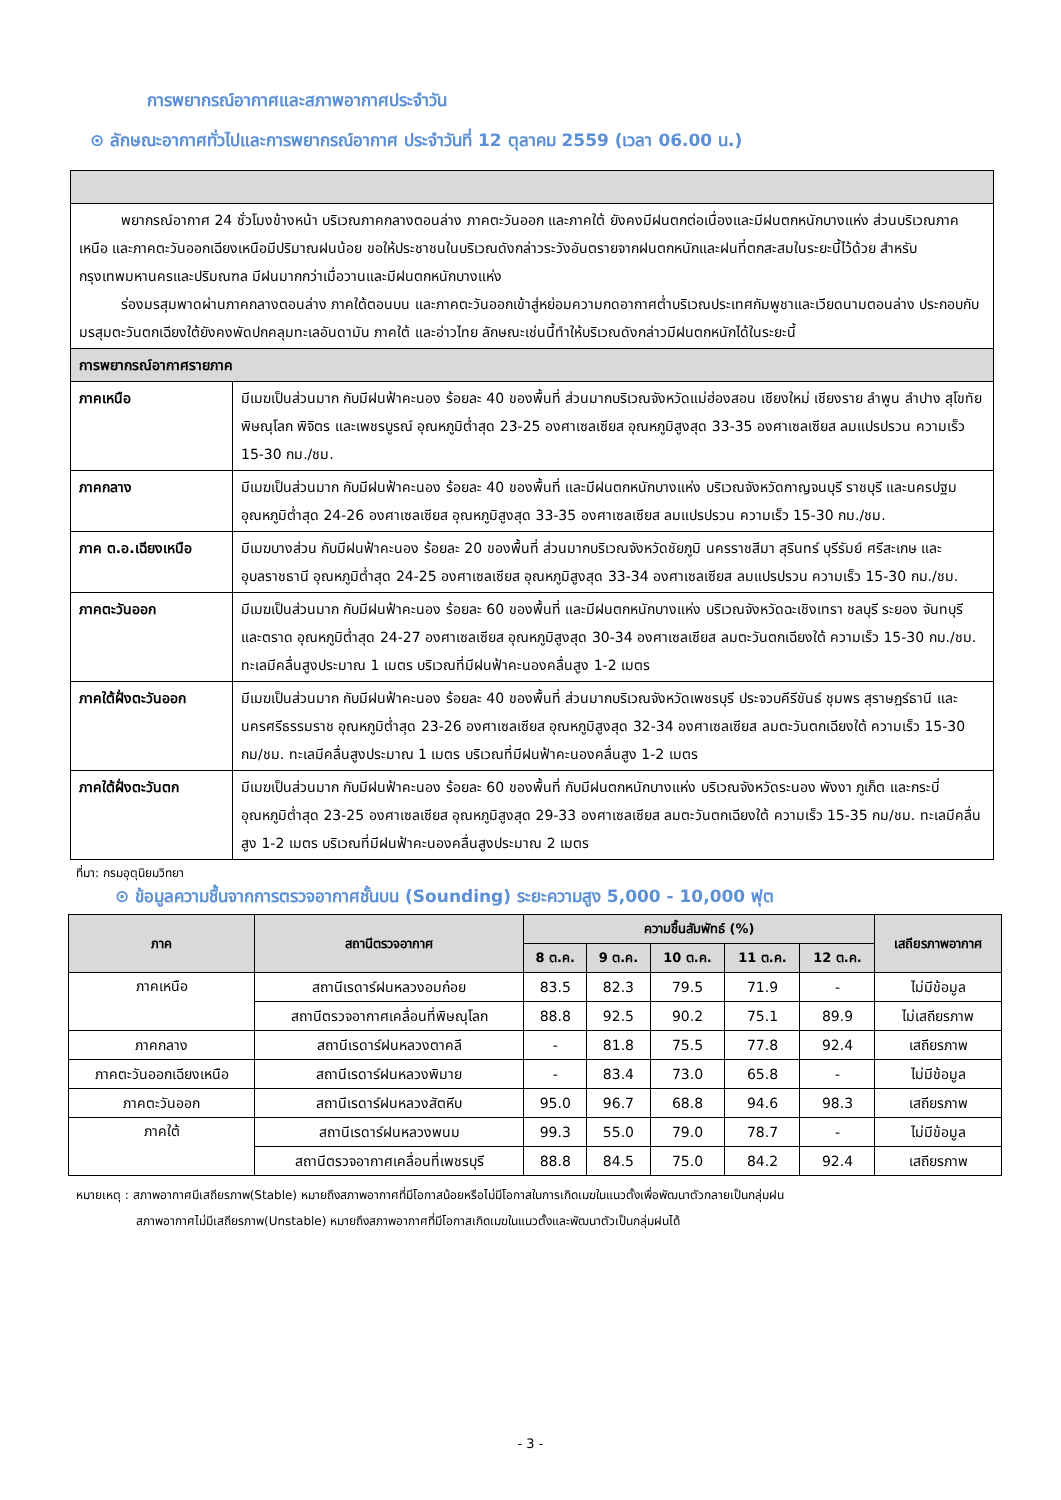การพยากรณ์อากาศและสภาพอากาศประจำวัน
⊙ ลักษณะอากาศทั่วไปและการพยากรณ์อากาศ ประจำวันที่ 12 ตุลาคม 2559 (เวลา 06.00 น.)
| พยากรณ์อากาศ 24 ชั่วโมงข้างหน้า บริเวณภาคกลางตอนล่าง ภาคตะวันออก และภาคใต้ ยังคงมีฝนตกต่อเนื่องและมีฝนตกหนักบางแห่ง ส่วนบริเวณภาคเหนือ และภาคตะวันออกเฉียงเหนือมีปริมาณฝนน้อย ขอให้ประชาชนในบริเวณดังกล่าวระวังอันตรายจากฝนตกหนักและฝนที่ตกสะสมในระยะนี้ไว้ด้วย สำหรับกรุงเทพมหานครและปริมณฑล มีฝนมากกว่าเมื่อวานและมีฝนตกหนักบางแห่ง ร่องมรสุมพาดผ่านภาคกลางตอนล่าง ภาคใต้ตอนบน และภาคตะวันออกเข้าสู่หย่อมความกดอากาศต่ำบริเวณประเทศกัมพูชาและเวียดนามตอนล่าง ประกอบกับมรสุมตะวันตกเฉียงใต้ยังคงพัดปกคลุมทะเลอันดามัน ภาคใต้ และอ่าวไทย ลักษณะเช่นนี้ทำให้บริเวณดังกล่าวมีฝนตกหนักได้ในระยะนี้ | |
| การพยากรณ์อากาศรายภาค | |
| ภาคเหนือ | มีเมฆเป็นส่วนมาก กับมีฝนฟ้าคะนอง ร้อยละ 40 ของพื้นที่ ส่วนมากบริเวณจังหวัดแม่ฮ่องสอน เชียงใหม่ เชียงราย ลำพูน ลำปาง สุโขทัย พิษณุโลก พิจิตร และเพชรบูรณ์ อุณหภูมิต่ำสุด 23-25 องศาเซลเซียส อุณหภูมิสูงสุด 33-35 องศาเซลเซียส ลมแปรปรวน ความเร็ว 15-30 กม./ชม. |
| ภาคกลาง | มีเมฆเป็นส่วนมาก กับมีฝนฟ้าคะนอง ร้อยละ 40 ของพื้นที่ และมีฝนตกหนักบางแห่ง บริเวณจังหวัดกาญจนบุรี ราชบุรี และนครปฐม อุณหภูมิต่ำสุด 24-26 องศาเซลเซียส อุณหภูมิสูงสุด 33-35 องศาเซลเซียส ลมแปรปรวน ความเร็ว 15-30 กม./ชม. |
| ภาค ต.อ.เฉียงเหนือ | มีเมฆบางส่วน กับมีฝนฟ้าคะนอง ร้อยละ 20 ของพื้นที่ ส่วนมากบริเวณจังหวัดชัยภูมิ นครราชสีมา สุรินทร์ บุรีรัมย์ ศรีสะเกษ และอุบลราชธานี อุณหภูมิต่ำสุด 24-25 องศาเซลเซียส อุณหภูมิสูงสุด 33-34 องศาเซลเซียส ลมแปรปรวน ความเร็ว 15-30 กม./ชม. |
| ภาคตะวันออก | มีเมฆเป็นส่วนมาก กับมีฝนฟ้าคะนอง ร้อยละ 60 ของพื้นที่ และมีฝนตกหนักบางแห่ง บริเวณจังหวัดฉะเชิงเทรา ชลบุรี ระยอง จันทบุรี และตราด อุณหภูมิต่ำสุด 24-27 องศาเซลเซียส อุณหภูมิสูงสุด 30-34 องศาเซลเซียส ลมตะวันตกเฉียงใต้ ความเร็ว 15-30 กม./ชม. ทะเลมีคลื่นสูงประมาณ 1 เมตร บริเวณที่มีฝนฟ้าคะนองคลื่นสูง 1-2 เมตร |
| ภาคใต้ฝั่งตะวันออก | มีเมฆเป็นส่วนมาก กับมีฝนฟ้าคะนอง ร้อยละ 40 ของพื้นที่ ส่วนมากบริเวณจังหวัดเพชรบุรี ประจวบคีรีขันธ์ ชุมพร สุราษฎร์ธานี และนครศรีธรรมราช อุณหภูมิต่ำสุด 23-26 องศาเซลเซียส อุณหภูมิสูงสุด 32-34 องศาเซลเซียส ลมตะวันตกเฉียงใต้ ความเร็ว 15-30 กม/ชม. ทะเลมีคลื่นสูงประมาณ 1 เมตร บริเวณที่มีฝนฟ้าคะนองคลื่นสูง 1-2 เมตร |
| ภาคใต้ฝั่งตะวันตก | มีเมฆเป็นส่วนมาก กับมีฝนฟ้าคะนอง ร้อยละ 60 ของพื้นที่ กับมีฝนตกหนักบางแห่ง บริเวณจังหวัดระนอง พังงา ภูเก็ต และกระบี่ อุณหภูมิต่ำสุด 23-25 องศาเซลเซียส อุณหภูมิสูงสุด 29-33 องศาเซลเซียส ลมตะวันตกเฉียงใต้ ความเร็ว 15-35 กม/ชม. ทะเลมีคลื่นสูง 1-2 เมตร บริเวณที่มีฝนฟ้าคะนองคลื่นสูงประมาณ 2 เมตร |
ที่มา: กรมอุตุนิยมวิทยา
⊙ ข้อมูลความชื้นจากการตรวจอากาศชั้นบน (Sounding) ระยะความสูง 5,000 - 10,000 ฟุต
| ภาค | สถานีตรวจอากาศ | ความชื้นสัมพัทธ์ (%) | | | | | เสถียรภาพอากาศ |
| --- | --- | --- | --- | --- | --- | --- | --- |
| | | 8 ต.ค. | 9 ต.ค. | 10 ต.ค. | 11 ต.ค. | 12 ต.ค. | |
| ภาคเหนือ | สถานีเรดาร์ฝนหลวงอมก๋อย | 83.5 | 82.3 | 79.5 | 71.9 | - | ไม่มีข้อมูล |
| | สถานีตรวจอากาศเคลื่อนที่พิษณุโลก | 88.8 | 92.5 | 90.2 | 75.1 | 89.9 | ไม่เสถียรภาพ |
| ภาคกลาง | สถานีเรดาร์ฝนหลวงตาคลี | - | 81.8 | 75.5 | 77.8 | 92.4 | เสถียรภาพ |
| ภาคตะวันออกเฉียงเหนือ | สถานีเรดาร์ฝนหลวงพิมาย | - | 83.4 | 73.0 | 65.8 | - | ไม่มีข้อมูล |
| ภาคตะวันออก | สถานีเรดาร์ฝนหลวงสัตหีบ | 95.0 | 96.7 | 68.8 | 94.6 | 98.3 | เสถียรภาพ |
| ภาคใต้ | สถานีเรดาร์ฝนหลวงพนม | 99.3 | 55.0 | 79.0 | 78.7 | - | ไม่มีข้อมูล |
| | สถานีตรวจอากาศเคลื่อนที่เพชรบุรี | 88.8 | 84.5 | 75.0 | 84.2 | 92.4 | เสถียรภาพ |
หมายเหตุ : สภาพอากาศมีเสถียรภาพ(Stable) หมายถึงสภาพอากาศที่มีโอกาสน้อยหรือไม่มีโอกาสในการเกิดเมฆในแนวตั้งเพื่อพัฒนาตัวกลายเป็นกลุ่มฝน
     สภาพอากาศไม่มีเสถียรภาพ(Unstable) หมายถึงสภาพอากาศที่มีโอกาสเกิดเมฆในแนวตั้งและพัฒนาตัวเป็นกลุ่มฝนได้
- 3 -